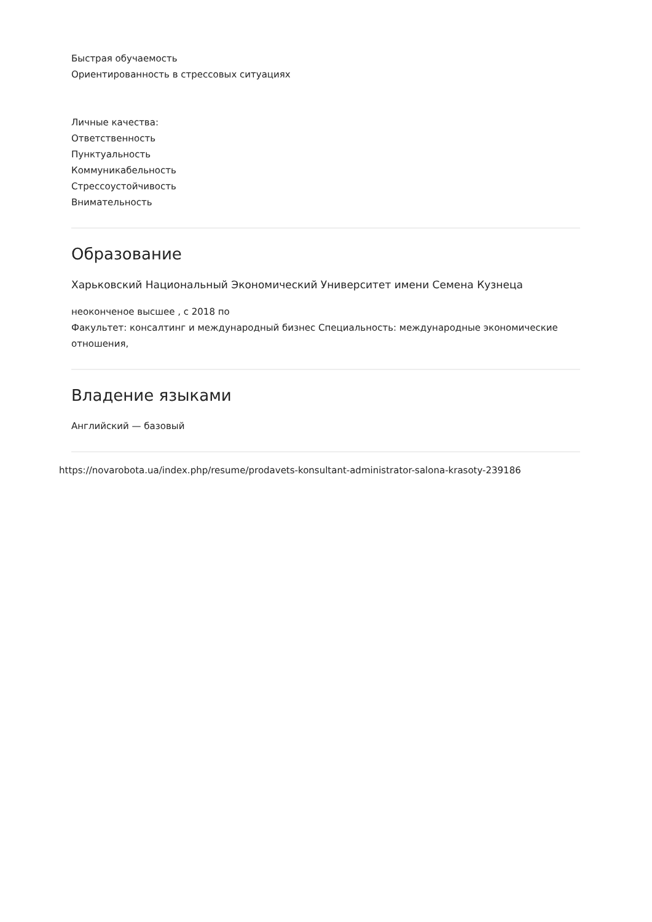Быстрая обучаемость
Ориентированность в стрессовых ситуациях
Личные качества:
Ответственность
Пунктуальность
Коммуникабельность
Стрессоустойчивость
Внимательность
Образование
Харьковский Национальный Экономический Университет имени Семена Кузнеца
неоконченое высшее , с 2018 по
Факультет: консалтинг и международный бизнес Специальность: международные экономические отношения,
Владение языками
Английский — базовый
https://novarobota.ua/index.php/resume/prodavets-konsultant-administrator-salona-krasoty-239186